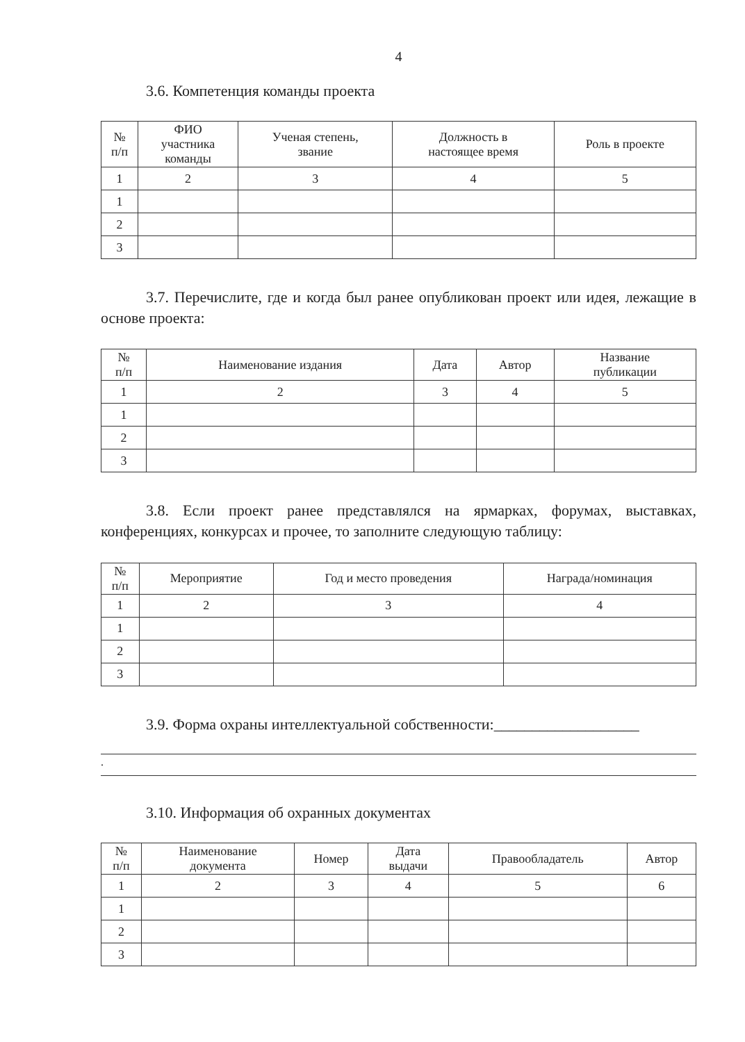4
3.6. Компетенция команды проекта
| № п/п | ФИО участника команды | Ученая степень, звание | Должность в настоящее время | Роль в проекте |
| --- | --- | --- | --- | --- |
| 1 | 2 | 3 | 4 | 5 |
| 1 | | | | |
| 2 | | | | |
| 3 | | | | |
3.7. Перечислите, где и когда был ранее опубликован проект или идея, лежащие в основе проекта:
| № п/п | Наименование издания | Дата | Автор | Название публикации |
| --- | --- | --- | --- | --- |
| 1 | 2 | 3 | 4 | 5 |
| 1 | | | | |
| 2 | | | | |
| 3 | | | | |
3.8. Если проект ранее представлялся на ярмарках, форумах, выставках, конференциях, конкурсах и прочее, то заполните следующую таблицу:
| № п/п | Мероприятие | Год и место проведения | Награда/номинация |
| --- | --- | --- | --- |
| 1 | 2 | 3 | 4 |
| 1 | | | |
| 2 | | | |
| 3 | | | |
3.9. Форма охраны интеллектуальной собственности:___________________
.
3.10. Информация об охранных документах
| № п/п | Наименование документа | Номер | Дата выдачи | Правообладатель | Автор |
| --- | --- | --- | --- | --- | --- |
| 1 | 2 | 3 | 4 | 5 | 6 |
| 1 | | | | | |
| 2 | | | | | |
| 3 | | | | | |